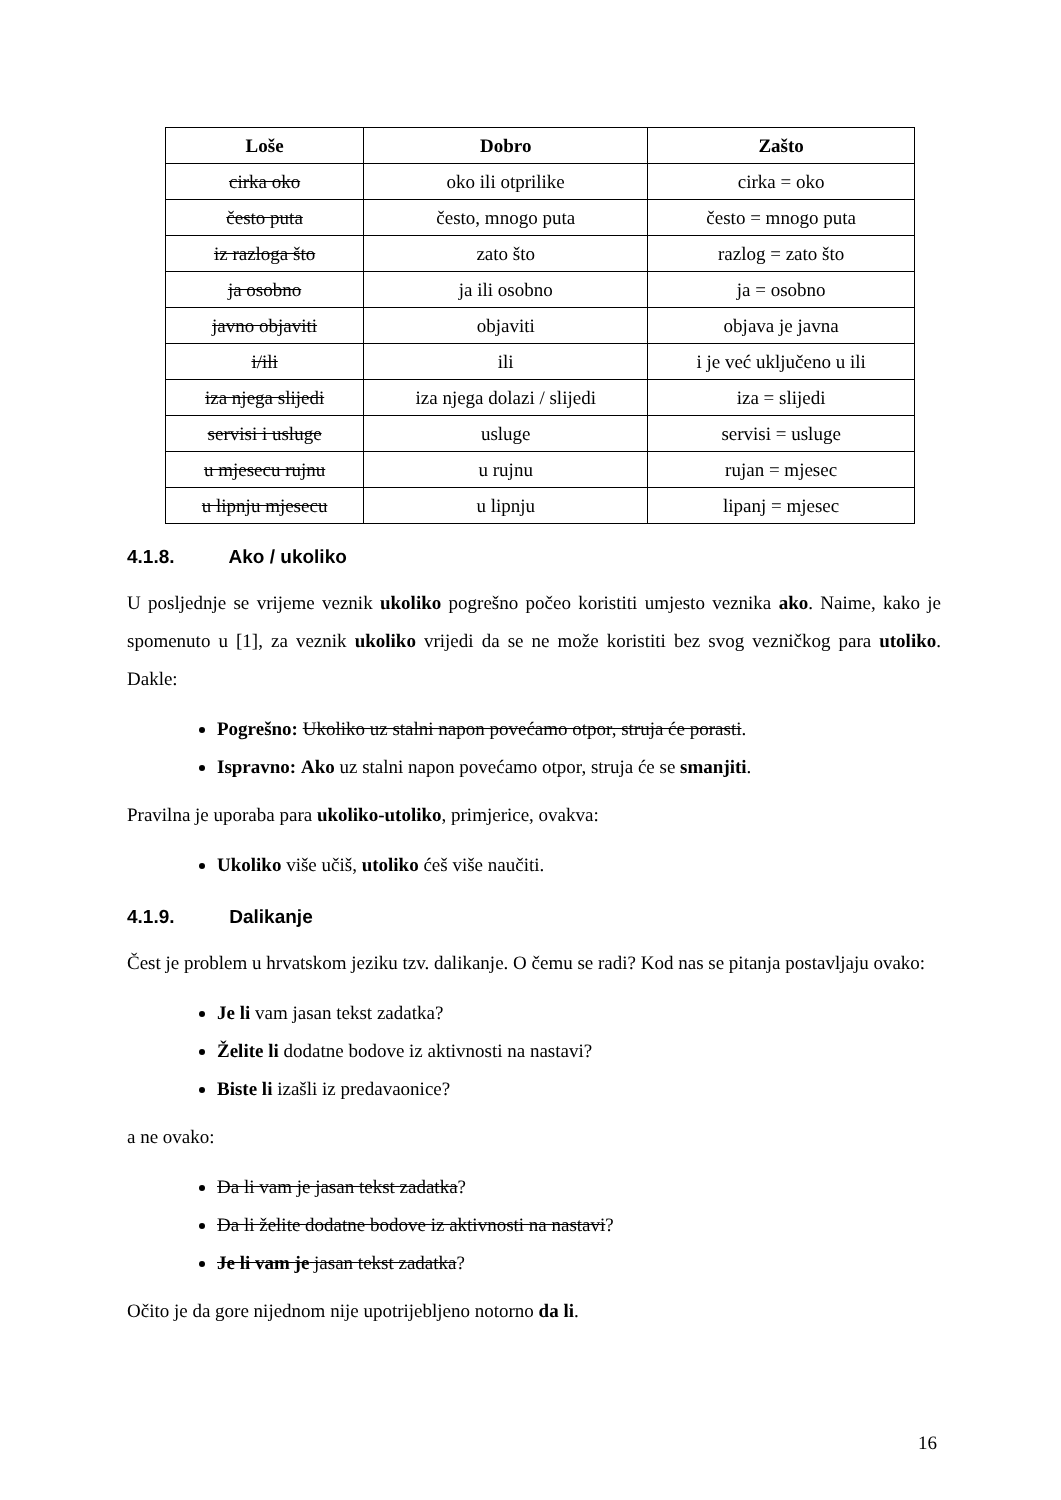| Loše | Dobro | Zašto |
| --- | --- | --- |
| cirka oko | oko ili otprilike | cirka = oko |
| često puta | često, mnogo puta | često = mnogo puta |
| iz razloga što | zato što | razlog = zato što |
| ja osobno | ja ili osobno | ja = osobno |
| javno objaviti | objaviti | objava je javna |
| i/ili | ili | i je već uključeno u ili |
| iza njega slijedi | iza njega dolazi / slijedi | iza = slijedi |
| servisi i usluge | usluge | servisi = usluge |
| u mjesecu rujnu | u rujnu | rujan = mjesec |
| u lipnju mjesecu | u lipnju | lipanj = mjesec |
4.1.8. Ako / ukoliko
U posljednje se vrijeme veznik ukoliko pogrešno počeo koristiti umjesto veznika ako. Naime, kako je spomenuto u [1], za veznik ukoliko vrijedi da se ne može koristiti bez svog vezničkog para utoliko. Dakle:
Pogrešno: Ukoliko uz stalni napon povećamo otpor, struja će porasti.
Ispravno: Ako uz stalni napon povećamo otpor, struja će se smanjiti.
Pravilna je uporaba para ukoliko-utoliko, primjerice, ovakva:
Ukoliko više učiš, utoliko ćeš više naučiti.
4.1.9. Dalikanje
Čest je problem u hrvatskom jeziku tzv. dalikanje. O čemu se radi? Kod nas se pitanja postavljaju ovako:
Je li vam jasan tekst zadatka?
Želite li dodatne bodove iz aktivnosti na nastavi?
Biste li izašli iz predavaonice?
a ne ovako:
Da li vam je jasan tekst zadatka?
Da li želite dodatne bodove iz aktivnosti na nastavi?
Je li vam je jasan tekst zadatka?
Očito je da gore nijednom nije upotrijebljeno notorno da li.
16